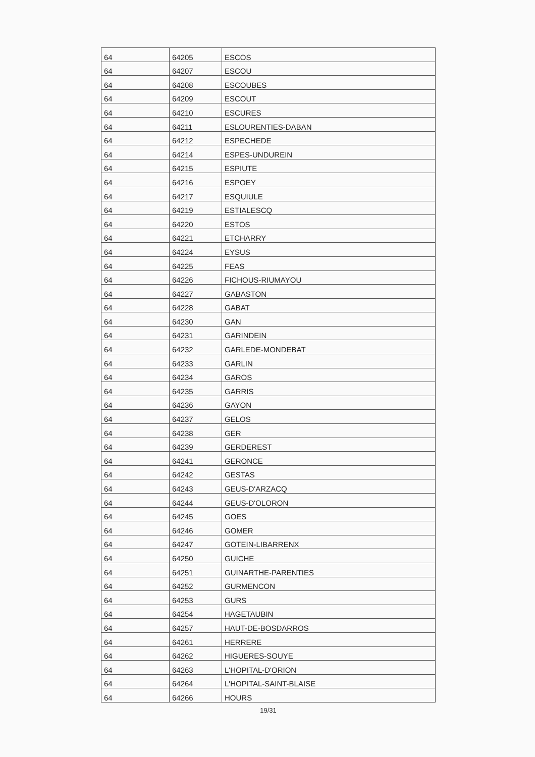| 64 | 64205 | ESCOS |
| 64 | 64207 | ESCOU |
| 64 | 64208 | ESCOUBES |
| 64 | 64209 | ESCOUT |
| 64 | 64210 | ESCURES |
| 64 | 64211 | ESLOURENTIES-DABAN |
| 64 | 64212 | ESPECHEDE |
| 64 | 64214 | ESPES-UNDUREIN |
| 64 | 64215 | ESPIUTE |
| 64 | 64216 | ESPOEY |
| 64 | 64217 | ESQUIULE |
| 64 | 64219 | ESTIALESCQ |
| 64 | 64220 | ESTOS |
| 64 | 64221 | ETCHARRY |
| 64 | 64224 | EYSUS |
| 64 | 64225 | FEAS |
| 64 | 64226 | FICHOUS-RIUMAYOU |
| 64 | 64227 | GABASTON |
| 64 | 64228 | GABAT |
| 64 | 64230 | GAN |
| 64 | 64231 | GARINDEIN |
| 64 | 64232 | GARLEDE-MONDEBAT |
| 64 | 64233 | GARLIN |
| 64 | 64234 | GAROS |
| 64 | 64235 | GARRIS |
| 64 | 64236 | GAYON |
| 64 | 64237 | GELOS |
| 64 | 64238 | GER |
| 64 | 64239 | GERDEREST |
| 64 | 64241 | GERONCE |
| 64 | 64242 | GESTAS |
| 64 | 64243 | GEUS-D'ARZACQ |
| 64 | 64244 | GEUS-D'OLORON |
| 64 | 64245 | GOES |
| 64 | 64246 | GOMER |
| 64 | 64247 | GOTEIN-LIBARRENX |
| 64 | 64250 | GUICHE |
| 64 | 64251 | GUINARTHE-PARENTIES |
| 64 | 64252 | GURMENCON |
| 64 | 64253 | GURS |
| 64 | 64254 | HAGETAUBIN |
| 64 | 64257 | HAUT-DE-BOSDARROS |
| 64 | 64261 | HERRERE |
| 64 | 64262 | HIGUERES-SOUYE |
| 64 | 64263 | L'HOPITAL-D'ORION |
| 64 | 64264 | L'HOPITAL-SAINT-BLAISE |
| 64 | 64266 | HOURS |
19/31